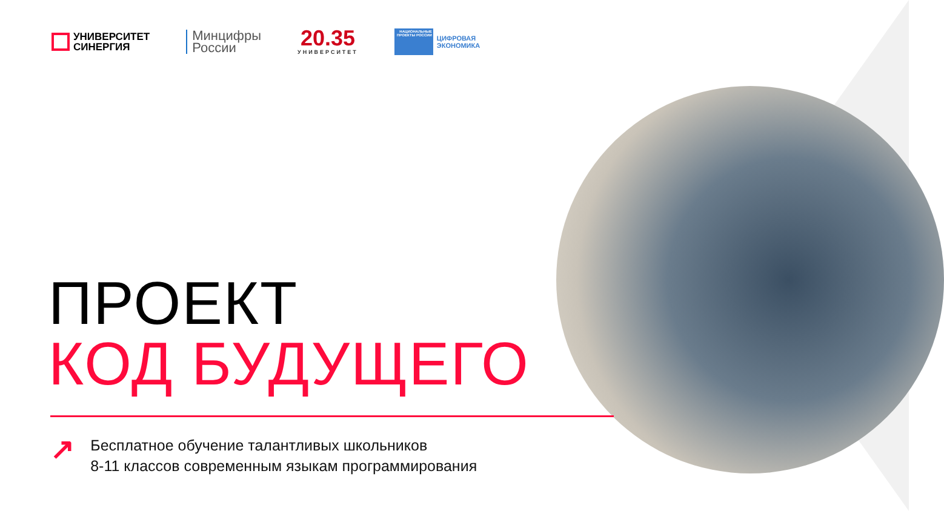УНИВЕРСИТЕТ
СИНЕРГИЯ
Минцифры
России
20.35
УНИВЕРСИТЕТ
НАЦИОНАЛЬНЫЕ ПРОЕКТЫ РОССИИ
ЦИФРОВАЯ
ЭКОНОМИКА
ПРОЕКТ
КОД БУДУЩЕГО
↗
Бесплатное обучение талантливых школьников
8-11 классов современным языкам программирования